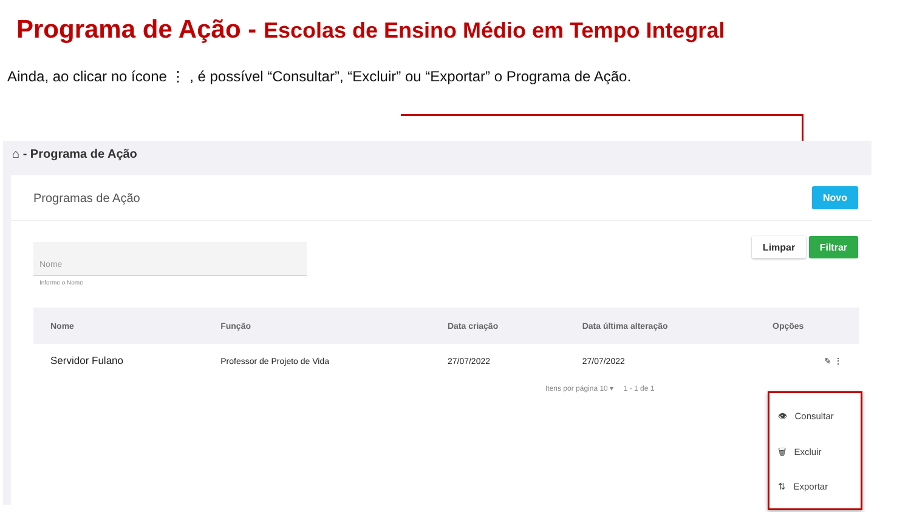Programa de Ação - Escolas de Ensino Médio em Tempo Integral
Ainda, ao clicar no ícone ⋮ , é possível “Consultar”, “Excluir” ou “Exportar” o Programa de Ação.
⌂ - Programa de Ação
Programas de Ação
Novo
Nome
Informe o Nome
Limpar Filtrar
| Nome | Função | Data criação | Data última alteração | Opções |
| --- | --- | --- | --- | --- |
| Servidor Fulano | Professor de Projeto de Vida | 27/07/2022 | 27/07/2022 | ✎ ⋮ |
Itens por página 10 ▾ 1 - 1 de 1
👁 Consultar
🗑 Excluir
⇅ Exportar